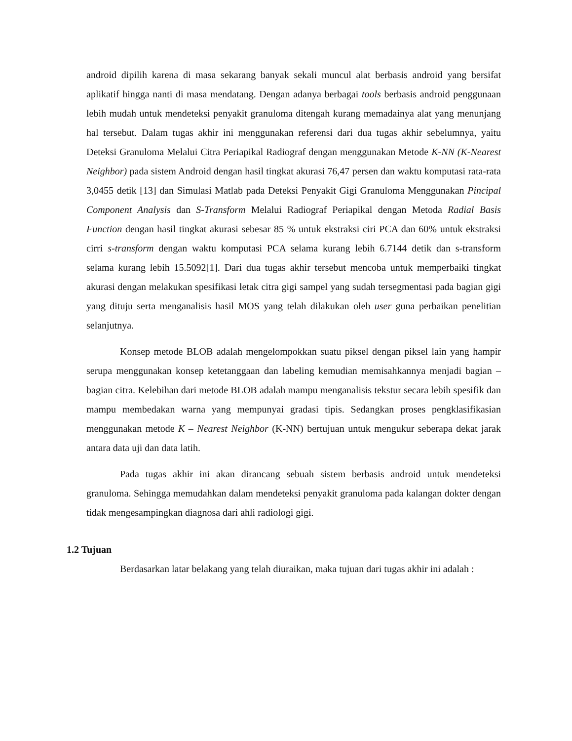android dipilih karena di masa sekarang banyak sekali muncul alat berbasis android yang bersifat aplikatif hingga nanti di masa mendatang. Dengan adanya berbagai tools berbasis android penggunaan lebih mudah untuk mendeteksi penyakit granuloma ditengah kurang memadainya alat yang menunjang hal tersebut. Dalam tugas akhir ini menggunakan referensi dari dua tugas akhir sebelumnya, yaitu Deteksi Granuloma Melalui Citra Periapikal Radiograf dengan menggunakan Metode K-NN (K-Nearest Neighbor) pada sistem Android dengan hasil tingkat akurasi 76,47 persen dan waktu komputasi rata-rata 3,0455 detik [13] dan Simulasi Matlab pada Deteksi Penyakit Gigi Granuloma Menggunakan Pincipal Component Analysis dan S-Transform Melalui Radiograf Periapikal dengan Metoda Radial Basis Function dengan hasil tingkat akurasi sebesar 85 % untuk ekstraksi ciri PCA dan 60% untuk ekstraksi cirri s-transform dengan waktu komputasi PCA selama kurang lebih 6.7144 detik dan s-transform selama kurang lebih 15.5092[1]. Dari dua tugas akhir tersebut mencoba untuk memperbaiki tingkat akurasi dengan melakukan spesifikasi letak citra gigi sampel yang sudah tersegmentasi pada bagian gigi yang dituju serta menganalisis hasil MOS yang telah dilakukan oleh user guna perbaikan penelitian selanjutnya.
Konsep metode BLOB adalah mengelompokkan suatu piksel dengan piksel lain yang hampir serupa menggunakan konsep ketetanggaan dan labeling kemudian memisahkannya menjadi bagian – bagian citra. Kelebihan dari metode BLOB adalah mampu menganalisis tekstur secara lebih spesifik dan mampu membedakan warna yang mempunyai gradasi tipis. Sedangkan proses pengklasifikasian menggunakan metode K – Nearest Neighbor (K-NN) bertujuan untuk mengukur seberapa dekat jarak antara data uji dan data latih.
Pada tugas akhir ini akan dirancang sebuah sistem berbasis android untuk mendeteksi granuloma. Sehingga memudahkan dalam mendeteksi penyakit granuloma pada kalangan dokter dengan tidak mengesampingkan diagnosa dari ahli radiologi gigi.
1.2 Tujuan
Berdasarkan latar belakang yang telah diuraikan, maka tujuan dari tugas akhir ini adalah :